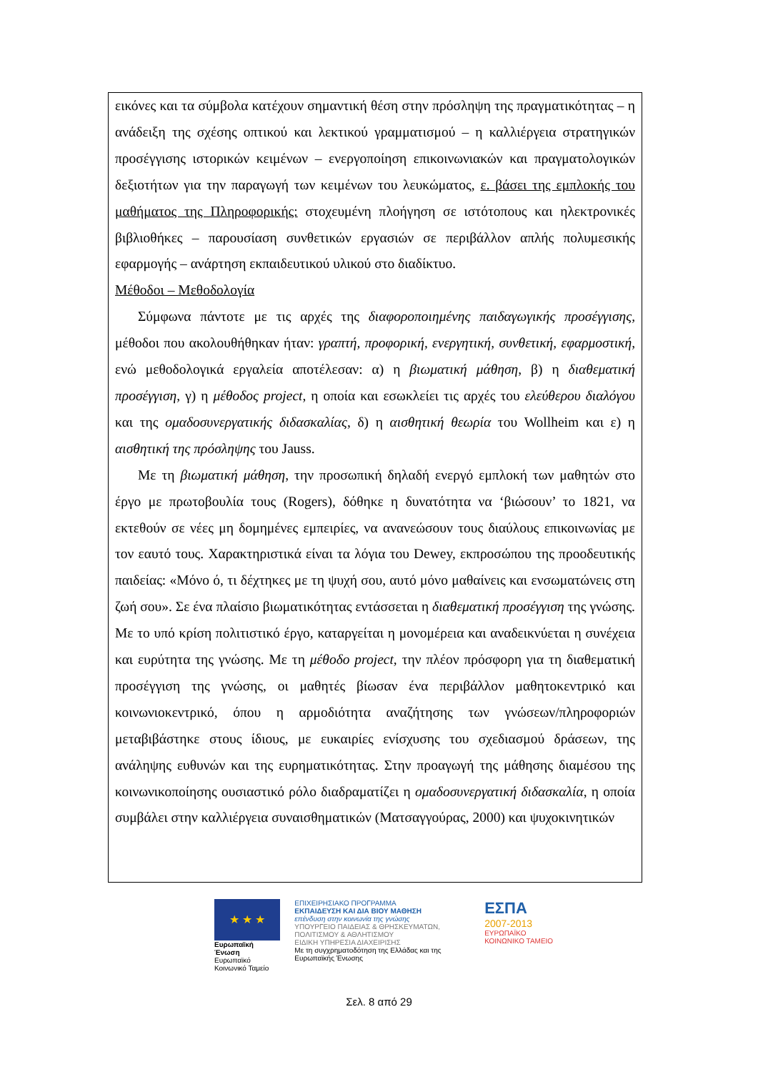εικόνες και τα σύμβολα κατέχουν σημαντική θέση στην πρόσληψη της πραγματικότητας – η ανάδειξη της σχέσης οπτικού και λεκτικού γραμματισμού – η καλλιέργεια στρατηγικών προσέγγισης ιστορικών κειμένων – ενεργοποίηση επικοινωνιακών και πραγματολογικών δεξιοτήτων για την παραγωγή των κειμένων του λευκώματος, ε. βάσει της εμπλοκής του μαθήματος της Πληροφορικής: στοχευμένη πλοήγηση σε ιστότοπους και ηλεκτρονικές βιβλιοθήκες – παρουσίαση συνθετικών εργασιών σε περιβάλλον απλής πολυμεσικής εφαρμογής – ανάρτηση εκπαιδευτικού υλικού στο διαδίκτυο.
Μέθοδοι – Μεθοδολογία
Σύμφωνα πάντοτε με τις αρχές της διαφοροποιημένης παιδαγωγικής προσέγγισης, μέθοδοι που ακολουθήθηκαν ήταν: γραπτή, προφορική, ενεργητική, συνθετική, εφαρμοστική, ενώ μεθοδολογικά εργαλεία αποτέλεσαν: α) η βιωματική μάθηση, β) η διαθεματική προσέγγιση, γ) η μέθοδος project, η οποία και εσωκλείει τις αρχές του ελεύθερου διαλόγου και της ομαδοσυνεργατικής διδασκαλίας, δ) η αισθητική θεωρία του Wollheim και ε) η αισθητική της πρόσληψης του Jauss.
Με τη βιωματική μάθηση, την προσωπική δηλαδή ενεργό εμπλοκή των μαθητών στο έργο με πρωτοβουλία τους (Rogers), δόθηκε η δυνατότητα να ‘βιώσουν’ το 1821, να εκτεθούν σε νέες μη δομημένες εμπειρίες, να ανανεώσουν τους διαύλους επικοινωνίας με τον εαυτό τους. Χαρακτηριστικά είναι τα λόγια του Dewey, εκπροσώπου της προοδευτικής παιδείας: «Μόνο ό, τι δέχτηκες με τη ψυχή σου, αυτό μόνο μαθαίνεις και ενσωματώνεις στη ζωή σου». Σε ένα πλαίσιο βιωματικότητας εντάσσεται η διαθεματική προσέγγιση της γνώσης. Με το υπό κρίση πολιτιστικό έργο, καταργείται η μονομέρεια και αναδεικνύεται η συνέχεια και ευρύτητα της γνώσης. Με τη μέθοδο project, την πλέον πρόσφορη για τη διαθεματική προσέγγιση της γνώσης, οι μαθητές βίωσαν ένα περιβάλλον μαθητοκεντρικό και κοινωνιοκεντρικό, όπου η αρμοδιότητα αναζήτησης των γνώσεων/πληροφοριών μεταβιβάστηκε στους ίδιους, με ευκαιρίες ενίσχυσης του σχεδιασμού δράσεων, της ανάληψης ευθυνών και της ευρηματικότητας. Στην προαγωγή της μάθησης διαμέσου της κοινωνικοποίησης ουσιαστικό ρόλο διαδραματίζει η ομαδοσυνεργατική διδασκαλία, η οποία συμβάλει στην καλλιέργεια συναισθηματικών (Ματσαγγούρας, 2000) και ψυχοκινητικών
★ ★ ★
Ευρωπαϊκή Ένωση
Ευρωπαϊκό Κοινωνικό Ταμείο
ΕΠΙΧΕΙΡΗΣΙΑΚΟ ΠΡΟΓΡΑΜΜΑ
ΕΚΠΑΙΔΕΥΣΗ ΚΑΙ ΔΙΑ ΒΙΟΥ ΜΑΘΗΣΗ
επένδυση στην κοινωνία της γνώσης
ΥΠΟΥΡΓΕΙΟ ΠΑΙΔΕΙΑΣ & ΘΡΗΣΚΕΥΜΑΤΩΝ, ΠΟΛΙΤΙΣΜΟΥ & ΑΘΛΗΤΙΣΜΟΥ
ΕΙΔΙΚΗ ΥΠΗΡΕΣΙΑ ΔΙΑΧΕΙΡΙΣΗΣ
Με τη συγχρηματοδότηση της Ελλάδας και της Ευρωπαϊκής Ένωσης
ΕΣΠΑ
2007-2013
ΕΥΡΩΠΑΪΚΟ ΚΟΙΝΩΝΙΚΟ ΤΑΜΕΙΟ
Σελ. 8 από 29